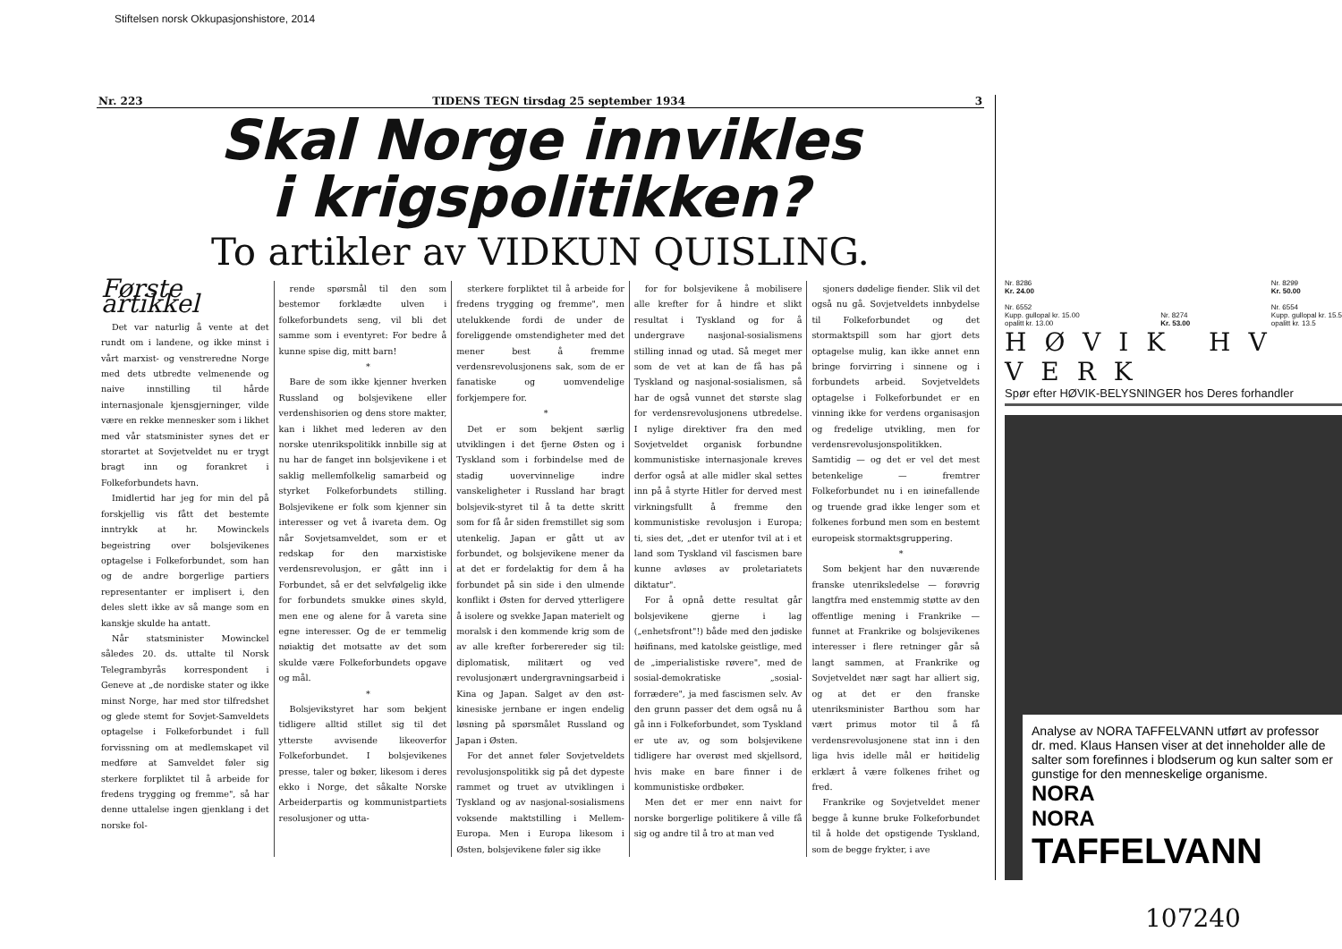Stiftelsen norsk Okkupasjonshistore, 2014
Nr. 223 TIDENS TEGN tirsdag 25 september 1934 3
Skal Norge innvikles
i krigspolitikken?
To artikler av VIDKUN QUISLING.
Første artikkel
Det var naturlig å vente at det rundt om i landene, og ikke minst i vårt marxist- og venstreredne Norge med dets utbredte velmenende og naive innstilling til hårde internasjonale kjensgjerninger, vilde være en rekke mennesker som i likhet med vår statsminister synes det er storartet at Sovjetveldet nu er trygt bragt inn og forankret i Folkeforbundets havn.
Imidlertid har jeg for min del på forskjellig vis fått det bestemte inntrykk at hr. Mowinckels begeistring over bolsjevikenes optagelse i Folkeforbundet, som han og de andre borgerlige partiers representanter er implisert i, den deles slett ikke av så mange som en kanskje skulde ha antatt.
Når statsminister Mowinckel således 20. ds. uttalte til Norsk Telegrambyrås korrespondent i Geneve at „de nordiske stater og ikke minst Norge, har med stor tilfredshet og glede stemt for Sovjet-Samveldets optagelse i Folkeforbundet i full forvissning om at medlemskapet vil medføre at Samveldet føler sig sterkere forpliktet til å arbeide for fredens trygging og fremme", så har denne uttalelse ingen gjenklang i det norske fol-
rende spørsmål til den som bestemor forklædte ulven i folkeforbundets seng, vil bli det samme som i eventyret: For bedre å kunne spise dig, mitt barn!
*
Bare de som ikke kjenner hverken Russland og bolsjevikene eller verdenshisorien og dens store makter, kan i likhet med lederen av den norske utenrikspolitikk innbille sig at nu har de fanget inn bolsjevikene i et saklig mellemfolkelig samarbeid og styrket Folkeforbundets stilling. Bolsjevikene er folk som kjenner sin interesser og vet å ivareta dem. Og når Sovjetsamveldet, som er et redskap for den marxistiske verdensrevolusjon, er gått inn i Forbundet, så er det selvfølgelig ikke for forbundets smukke øines skyld, men ene og alene for å vareta sine egne interesser. Og de er temmelig nøiaktig det motsatte av det som skulde være Folkeforbundets opgave og mål.
*
Bolsjevikstyret har som bekjent tidligere alltid stillet sig til det ytterste avvisende likeoverfor Folkeforbundet. I bolsjevikenes presse, taler og bøker, likesom i deres ekko i Norge, det såkalte Norske Arbeiderpartis og kommunistpartiets resolusjoner og utta-
sterkere forpliktet til å arbeide for fredens trygging og fremme", men utelukkende fordi de under de foreliggende omstendigheter med det mener best å fremme verdensrevolusjonens sak, som de er fanatiske og uomvendelige forkjempere for.
*
Det er som bekjent særlig utviklingen i det fjerne Østen og i Tyskland som i forbindelse med de stadig uovervinnelige indre vanskeligheter i Russland har bragt bolsjevik-styret til å ta dette skritt som for få år siden fremstillet sig som utenkelig. Japan er gått ut av forbundet, og bolsjevikene mener da at det er fordelaktig for dem å ha forbundet på sin side i den ulmende konflikt i Østen for derved ytterligere å isolere og svekke Japan materielt og moralsk i den kommende krig som de av alle krefter forberereder sig til: diplomatisk, militært og ved revolusjonært undergravningsarbeid i Kina og Japan. Salget av den øst-kinesiske jernbane er ingen endelig løsning på spørsmålet Russland og Japan i Østen.
For det annet føler Sovjetveldets revolusjonspolitikk sig på det dypeste rammet og truet av utviklingen i Tyskland og av nasjonal-sosialismens voksende maktstilling i Mellem-Europa. Men i Europa likesom i Østen, bolsjevikene føler sig ikke
for for bolsjevikene å mobilisere alle krefter for å hindre et slikt resultat i Tyskland og for å undergrave nasjonal-sosialismens stilling innad og utad. Så meget mer som de vet at kan de få has på Tyskland og nasjonal-sosialismen, så har de også vunnet det største slag for verdensrevolusjonens utbredelse. I nylige direktiver fra den med Sovjetveldet organisk forbundne kommunistiske internasjonale kreves derfor også at alle midler skal settes inn på å styrte Hitler for derved mest virkningsfullt å fremme den kommunistiske revolusjon i Europa; ti, sies det, „det er utenfor tvil at i et land som Tyskland vil fascismen bare kunne avløses av proletariatets diktatur".
For å opnå dette resultat går bolsjevikene gjerne i lag („enhetsfront"!) både med den jødiske høifinans, med katolske geistlige, med de „imperialistiske røvere", med de sosial-demokratiske „sosial-forrædere", ja med fascismen selv. Av den grunn passer det dem også nu å gå inn i Folkeforbundet, som Tyskland er ute av, og som bolsjevikene tidligere har overøst med skjellsord, hvis make en bare finner i de kommunistiske ordbøker.
Men det er mer enn naivt for norske borgerlige politikere å ville få sig og andre til å tro at man ved
sjoners dødelige fiender. Slik vil det også nu gå. Sovjetveldets innbydelse til Folkeforbundet og det stormaktspill som har gjort dets optagelse mulig, kan ikke annet enn bringe forvirring i sinnene og i forbundets arbeid. Sovjetveldets optagelse i Folkeforbundet er en vinning ikke for verdens organisasjon og fredelige utvikling, men for verdensrevolusjonspolitikken. Samtidig — og det er vel det mest betenkelige — fremtrer Folkeforbundet nu i en iøinefallende og truende grad ikke lenger som et folkenes forbund men som en bestemt europeisk stormaktsgruppering.
*
Som bekjent har den nuværende franske utenriksledelse — forøvrig langtfra med enstemmig støtte av den offentlige mening i Frankrike — funnet at Frankrike og bolsjevikenes interesser i flere retninger går så langt sammen, at Frankrike og Sovjetveldet nær sagt har alliert sig, og at det er den franske utenriksminister Barthou som har vært primus motor til å få verdensrevolusjonene stat inn i den liga hvis idelle mål er høitidelig erklært å være folkenes frihet og fred.
Frankrike og Sovjetveldet mener begge å kunne bruke Folkeforbundet til å holde det opstigende Tyskland, som de begge frykter, i ave
Nr. 8286
Kr. 24.00
Nr. 6552
Kupp. gullopal kr. 15.00
opalitt kr. 13.00 Nr. 8274
Kr. 53.00 Nr. 8299
Kr. 50.00
Nr. 6554
Kupp. gullopal kr. 15.5
opalitt kr. 13.5
HØVIK HV VERK
Spør efter HØVIK-BELYSNINGER hos Deres forhandler
Analyse av NORA TAFFELVANN utført av professor dr. med. Klaus Hansen viser at det inneholder alle de salter som forefinnes i blodserum og kun salter som er gunstige for den menneskelige organisme. NORA
NORA
TAFFELVANN
107240